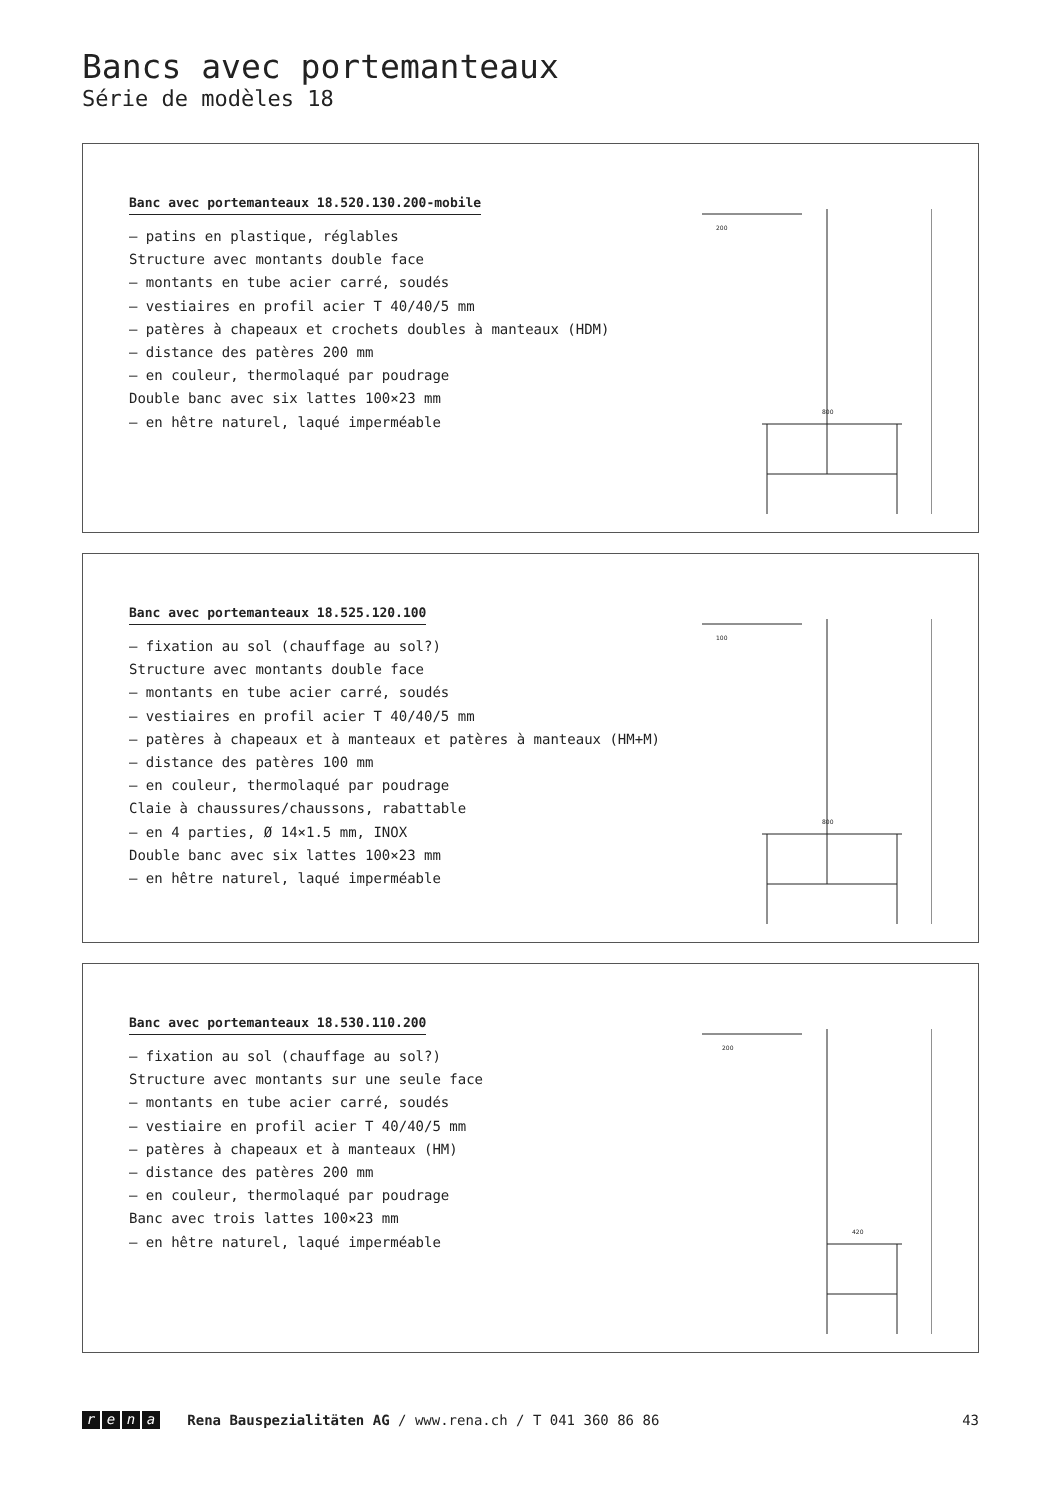Bancs avec portemanteaux
Série de modèles 18
Banc avec portemanteaux 18.520.130.200-mobile
– patins en plastique, réglables
Structure avec montants double face
– montants en tube acier carré, soudés
– vestiaires en profil acier T 40/40/5 mm
– patères à chapeaux et crochets doubles à manteaux (HDM)
– distance des patères 200 mm
– en couleur, thermolaqué par poudrage
Double banc avec six lattes 100×23 mm
– en hêtre naturel, laqué imperméable
200
800
Banc avec portemanteaux 18.525.120.100
– fixation au sol (chauffage au sol?)
Structure avec montants double face
– montants en tube acier carré, soudés
– vestiaires en profil acier T 40/40/5 mm
– patères à chapeaux et à manteaux et patères à manteaux (HM+M)
– distance des patères 100 mm
– en couleur, thermolaqué par poudrage
Claie à chaussures/chaussons, rabattable
– en 4 parties, Ø 14×1.5 mm, INOX
Double banc avec six lattes 100×23 mm
– en hêtre naturel, laqué imperméable
100
800
Banc avec portemanteaux 18.530.110.200
– fixation au sol (chauffage au sol?)
Structure avec montants sur une seule face
– montants en tube acier carré, soudés
– vestiaire en profil acier T 40/40/5 mm
– patères à chapeaux et à manteaux (HM)
– distance des patères 200 mm
– en couleur, thermolaqué par poudrage
Banc avec trois lattes 100×23 mm
– en hêtre naturel, laqué imperméable
200
420
rena Rena Bauspezialitäten AG / www.rena.ch / T 041 360 86 86 43